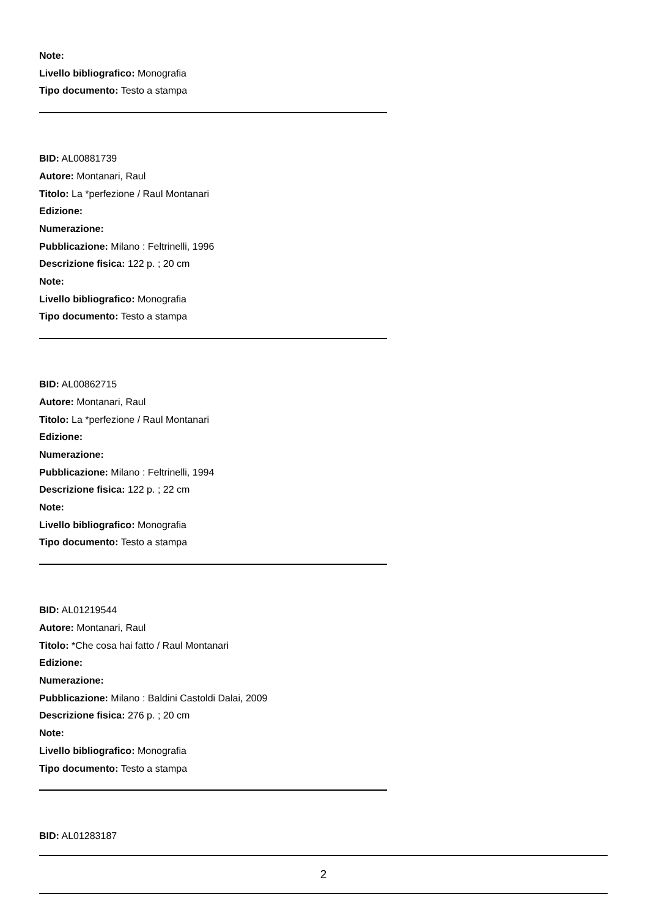Note:
Livello bibliografico: Monografia
Tipo documento: Testo a stampa
BID: AL00881739
Autore: Montanari, Raul
Titolo: La *perfezione / Raul Montanari
Edizione:
Numerazione:
Pubblicazione: Milano : Feltrinelli, 1996
Descrizione fisica: 122 p. ; 20 cm
Note:
Livello bibliografico: Monografia
Tipo documento: Testo a stampa
BID: AL00862715
Autore: Montanari, Raul
Titolo: La *perfezione / Raul Montanari
Edizione:
Numerazione:
Pubblicazione: Milano : Feltrinelli, 1994
Descrizione fisica: 122 p. ; 22 cm
Note:
Livello bibliografico: Monografia
Tipo documento: Testo a stampa
BID: AL01219544
Autore: Montanari, Raul
Titolo: *Che cosa hai fatto / Raul Montanari
Edizione:
Numerazione:
Pubblicazione: Milano : Baldini Castoldi Dalai, 2009
Descrizione fisica: 276 p. ; 20 cm
Note:
Livello bibliografico: Monografia
Tipo documento: Testo a stampa
BID: AL01283187
2